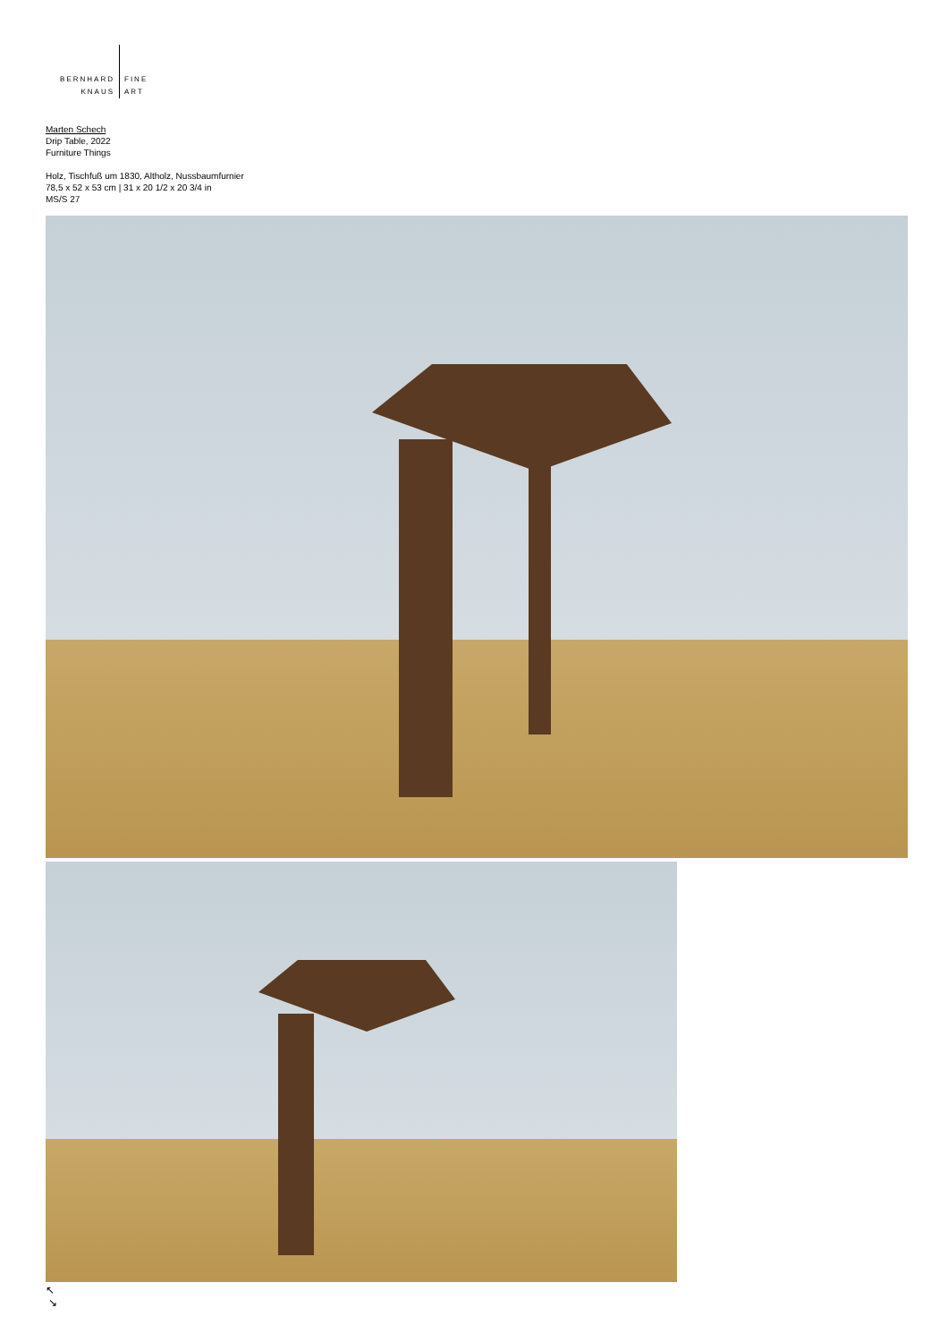BERNHARD
KNAUS
FINE
ART
Marten Schech
Drip Table, 2022
Furniture Things
Holz, Tischfuß um 1830, Altholz, Nussbaumfurnier
78,5 x 52 x 53 cm | 31 x 20 1/2 x 20 3/4 in
MS/S 27
↖
↘